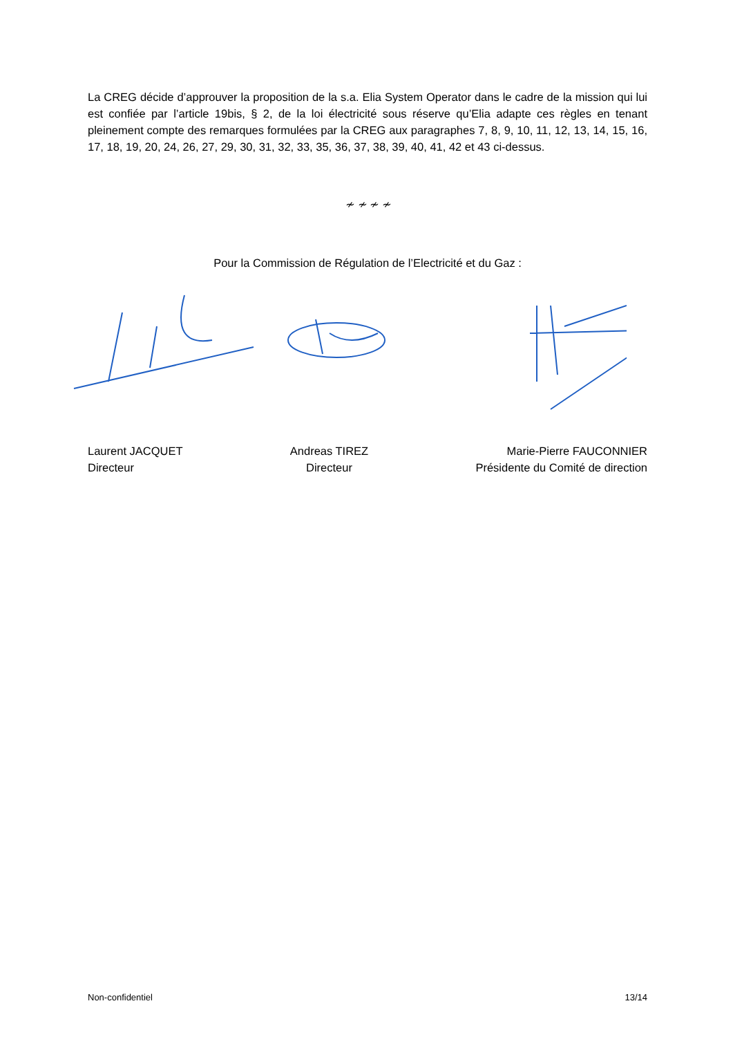La CREG décide d’approuver la proposition de la s.a. Elia System Operator dans le cadre de la mission qui lui est confiée par l’article 19bis, § 2, de la loi électricité sous réserve qu’Elia adapte ces règles en tenant pleinement compte des remarques formulées par la CREG aux paragraphes 7, 8, 9, 10, 11, 12, 13, 14, 15, 16, 17, 18, 19, 20, 24, 26, 27, 29, 30, 31, 32, 33, 35, 36, 37, 38, 39, 40, 41, 42 et 43 ci-dessus.
≁ ≁ ≁ ≁
Pour la Commission de Régulation de l’Electricité et du Gaz :
Laurent JACQUET
Directeur
Andreas TIREZ
Directeur
Marie-Pierre FAUCONNIER
Présidente du Comité de direction
Non-confidentiel 13/14